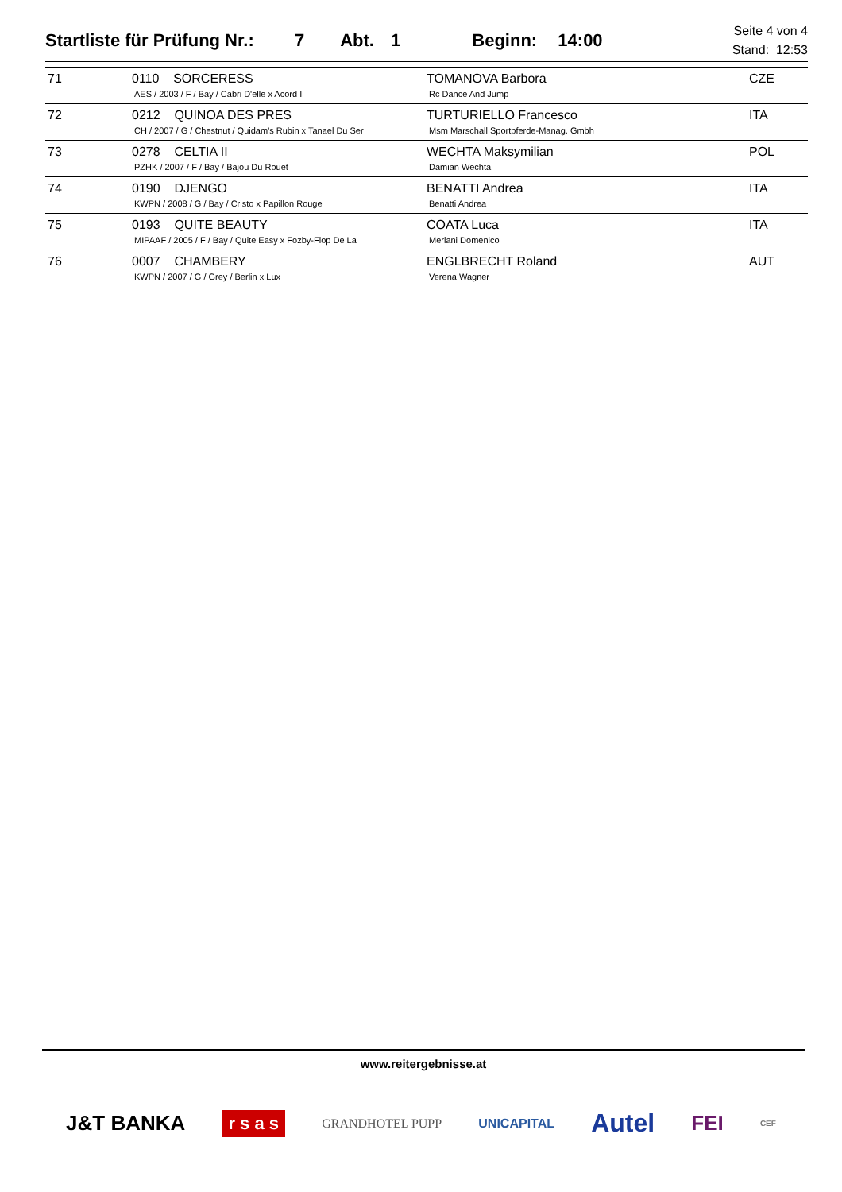Startliste für Prüfung Nr.: 7 Abt. 1 Beginn: 14:00
Seite 4 von 4
Stand: 12:53
| 71 | 0110 SORCERESS AES / 2003 / F / Bay / Cabri D'elle x Acord Ii | TOMANOVA Barbora Rc Dance And Jump | CZE |
| 72 | 0212 QUINOA DES PRES CH / 2007 / G / Chestnut / Quidam's Rubin x Tanael Du Ser | TURTURIELLO Francesco Msm Marschall Sportpferde-Manag. Gmbh | ITA |
| 73 | 0278 CELTIA II PZHK / 2007 / F / Bay / Bajou Du Rouet | WECHTA Maksymilian Damian Wechta | POL |
| 74 | 0190 DJENGO KWPN / 2008 / G / Bay / Cristo x Papillon Rouge | BENATTI Andrea Benatti Andrea | ITA |
| 75 | 0193 QUITE BEAUTY MIPAAF / 2005 / F / Bay / Quite Easy x Fozby-Flop De La | COATA Luca Merlani Domenico | ITA |
| 76 | 0007 CHAMBERY KWPN / 2007 / G / Grey / Berlin x Lux | ENGLBRECHT Roland Verena Wagner | AUT |
www.reitergebnisse.at
J&T BANKA r s a s GRANDHOTEL PUPP UNICAPITAL Autel FEI CEF